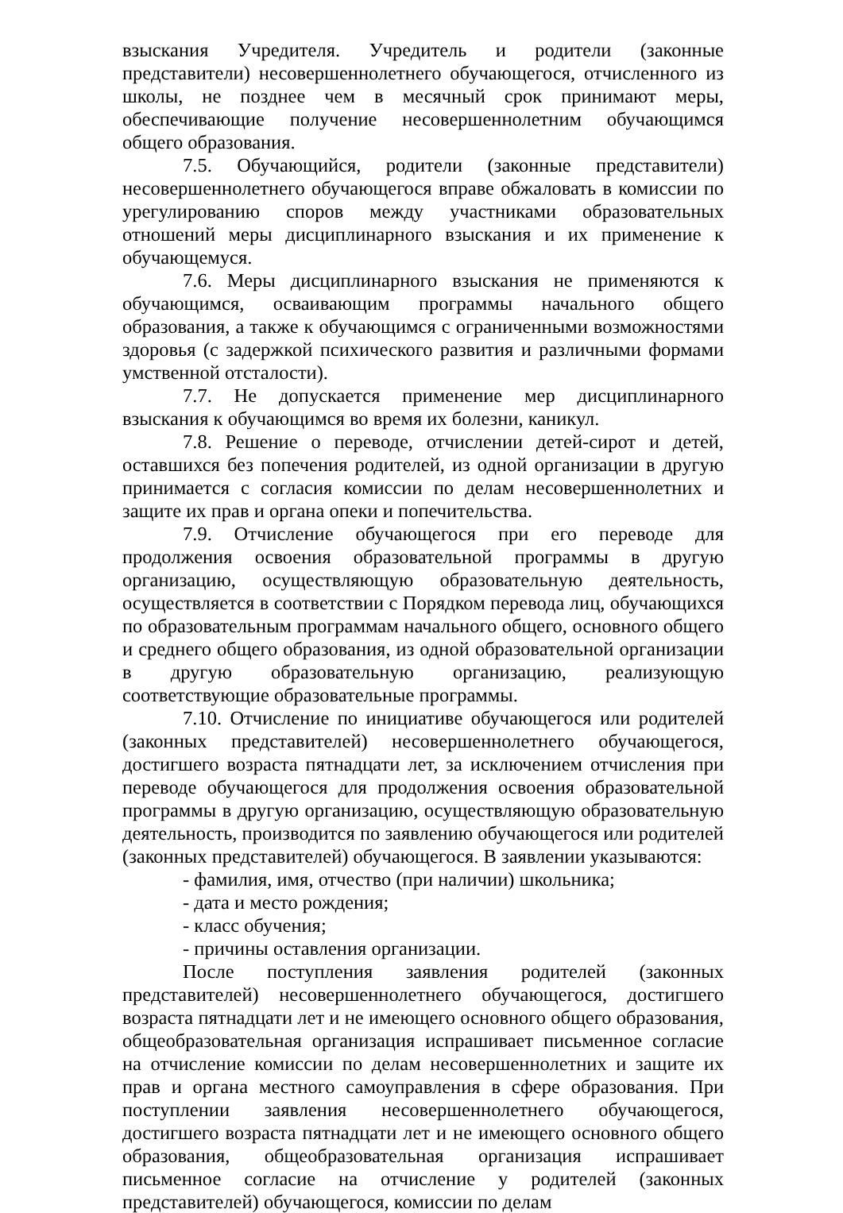взыскания Учредителя. Учредитель и родители (законные представители) несовершеннолетнего обучающегося, отчисленного из школы, не позднее чем в месячный срок принимают меры, обеспечивающие получение несовершеннолетним обучающимся общего образования.
7.5. Обучающийся, родители (законные представители) несовершеннолетнего обучающегося вправе обжаловать в комиссии по урегулированию споров между участниками образовательных отношений меры дисциплинарного взыскания и их применение к обучающемуся.
7.6. Меры дисциплинарного взыскания не применяются к обучающимся, осваивающим программы начального общего образования, а также к обучающимся с ограниченными возможностями здоровья (с задержкой психического развития и различными формами умственной отсталости).
7.7. Не допускается применение мер дисциплинарного взыскания к обучающимся во время их болезни, каникул.
7.8. Решение о переводе, отчислении детей-сирот и детей, оставшихся без попечения родителей, из одной организации в другую принимается с согласия комиссии по делам несовершеннолетних и защите их прав и органа опеки и попечительства.
7.9. Отчисление обучающегося при его переводе для продолжения освоения образовательной программы в другую организацию, осуществляющую образовательную деятельность, осуществляется в соответствии с Порядком перевода лиц, обучающихся по образовательным программам начального общего, основного общего и среднего общего образования, из одной образовательной организации в другую образовательную организацию, реализующую соответствующие образовательные программы.
7.10. Отчисление по инициативе обучающегося или родителей (законных представителей) несовершеннолетнего обучающегося, достигшего возраста пятнадцати лет, за исключением отчисления при переводе обучающегося для продолжения освоения образовательной программы в другую организацию, осуществляющую образовательную деятельность, производится по заявлению обучающегося или родителей (законных представителей) обучающегося. В заявлении указываются:
- фамилия, имя, отчество (при наличии) школьника;
- дата и место рождения;
- класс обучения;
- причины оставления организации.
После поступления заявления родителей (законных представителей) несовершеннолетнего обучающегося, достигшего возраста пятнадцати лет и не имеющего основного общего образования, общеобразовательная организация испрашивает письменное согласие на отчисление комиссии по делам несовершеннолетних и защите их прав и органа местного самоуправления в сфере образования. При поступлении заявления несовершеннолетнего обучающегося, достигшего возраста пятнадцати лет и не имеющего основного общего образования, общеобразовательная организация испрашивает письменное согласие на отчисление у родителей (законных представителей) обучающегося, комиссии по делам